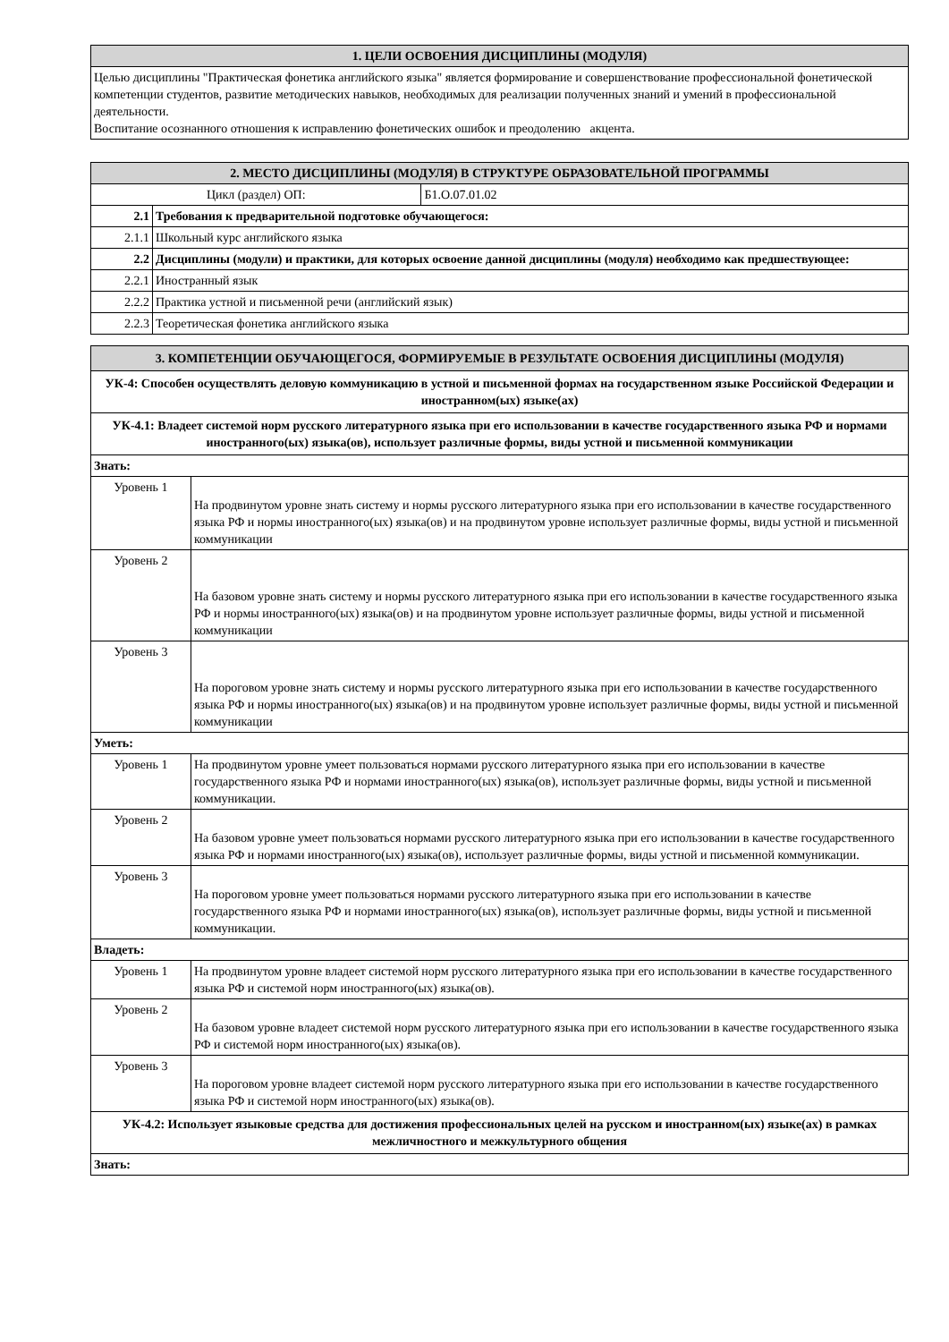| 1. ЦЕЛИ ОСВОЕНИЯ ДИСЦИПЛИНЫ (МОДУЛЯ) |
| --- |
| Целью дисциплины "Практическая фонетика английского языка" является формирование и совершенствование профессиональной фонетической компетенции студентов, развитие методических навыков, необходимых для реализации полученных знаний и умений в профессиональной деятельности. Воспитание осознанного отношения к исправлению фонетических ошибок и преодолению акцента. |
| 2. МЕСТО ДИСЦИПЛИНЫ (МОДУЛЯ) В СТРУКТУРЕ ОБРАЗОВАТЕЛЬНОЙ ПРОГРАММЫ | | |
| --- | --- | --- |
| Цикл (раздел) ОП: | | Б1.О.07.01.02 |
| 2.1 | Требования к предварительной подготовке обучающегося: | |
| 2.1.1 | Школьный курс английского языка | |
| 2.2 | Дисциплины (модули) и практики, для которых освоение данной дисциплины (модуля) необходимо как предшествующее: | |
| 2.2.1 | Иностранный язык | |
| 2.2.2 | Практика устной и письменной речи (английский язык) | |
| 2.2.3 | Теоретическая фонетика английского языка | |
| 3. КОМПЕТЕНЦИИ ОБУЧАЮЩЕГОСЯ, ФОРМИРУЕМЫЕ В РЕЗУЛЬТАТЕ ОСВОЕНИЯ ДИСЦИПЛИНЫ (МОДУЛЯ) | |
| --- | --- |
| УК-4: Способен осуществлять деловую коммуникацию в устной и письменной формах на государственном языке Российской Федерации и иностранном(ых) языке(ах) | |
| УК-4.1: Владеет системой норм русского литературного языка при его использовании в качестве государственного языка РФ и нормами иностранного(ых) языка(ов), использует различные формы, виды устной и письменной коммуникации | |
| Знать: | |
| Уровень 1 | На продвинутом уровне знать систему и нормы русского литературного языка при его использовании в качестве государственного языка РФ и нормы иностранного(ых) языка(ов) и на продвинутом уровне использует различные формы, виды устной и письменной коммуникации |
| Уровень 2 | На базовом уровне знать систему и нормы русского литературного языка при его использовании в качестве государственного языка РФ и нормы иностранного(ых) языка(ов) и на продвинутом уровне использует различные формы, виды устной и письменной коммуникации |
| Уровень 3 | На пороговом уровне знать систему и нормы русского литературного языка при его использовании в качестве государственного языка РФ и нормы иностранного(ых) языка(ов) и на продвинутом уровне использует различные формы, виды устной и письменной коммуникации |
| Уметь: | |
| Уровень 1 | На продвинутом уровне умеет пользоваться нормами русского литературного языка при его использовании в качестве государственного языка РФ и нормами иностранного(ых) языка(ов), использует различные формы, виды устной и письменной коммуникации. |
| Уровень 2 | На базовом уровне умеет пользоваться нормами русского литературного языка при его использовании в качестве государственного языка РФ и нормами иностранного(ых) языка(ов), использует различные формы, виды устной и письменной коммуникации. |
| Уровень 3 | На пороговом уровне умеет пользоваться нормами русского литературного языка при его использовании в качестве государственного языка РФ и нормами иностранного(ых) языка(ов), использует различные формы, виды устной и письменной коммуникации. |
| Владеть: | |
| Уровень 1 | На продвинутом уровне владеет системой норм русского литературного языка при его использовании в качестве государственного языка РФ и системой норм иностранного(ых) языка(ов). |
| Уровень 2 | На базовом уровне владеет системой норм русского литературного языка при его использовании в качестве государственного языка РФ и системой норм иностранного(ых) языка(ов). |
| Уровень 3 | На пороговом уровне владеет системой норм русского литературного языка при его использовании в качестве государственного языка РФ и системой норм иностранного(ых) языка(ов). |
| УК-4.2: Использует языковые средства для достижения профессиональных целей на русском и иностранном(ых) языке(ах) в рамках межличностного и межкультурного общения | |
| Знать: | |